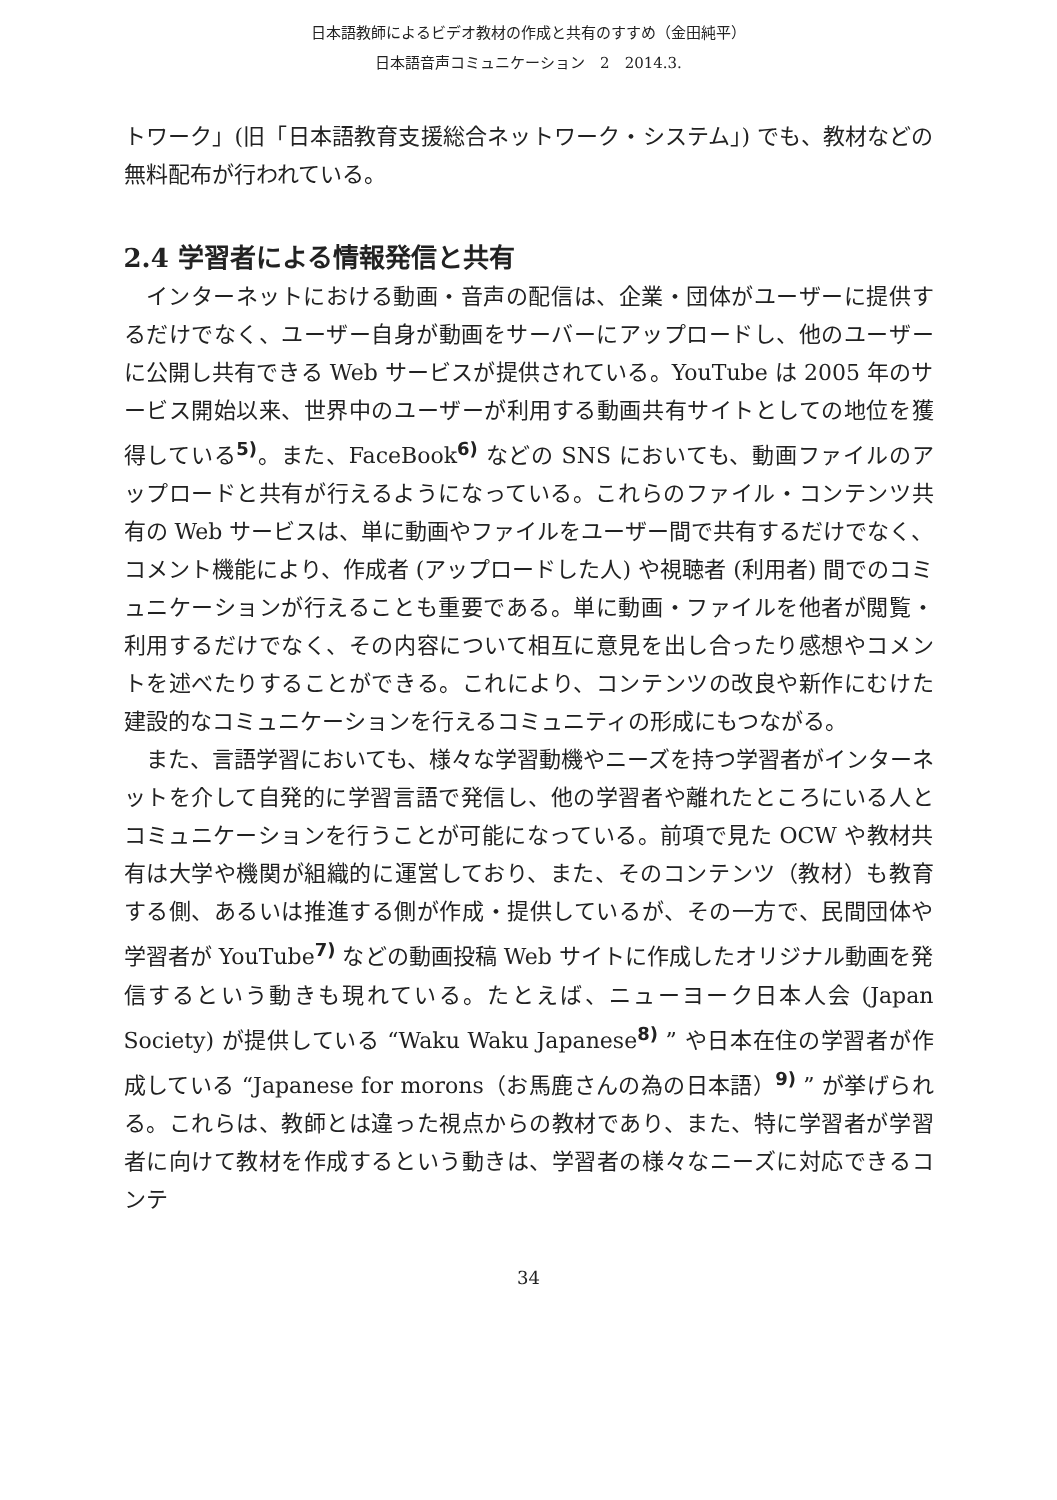日本語教師によるビデオ教材の作成と共有のすすめ（金田純平）
日本語音声コミュニケーション　2　2014.3.
トワーク」(旧「日本語教育支援総合ネットワーク・システム」) でも、教材などの無料配布が行われている。
2.4 学習者による情報発信と共有
インターネットにおける動画・音声の配信は、企業・団体がユーザーに提供するだけでなく、ユーザー自身が動画をサーバーにアップロードし、他のユーザーに公開し共有できる Web サービスが提供されている。YouTube は 2005 年のサービス開始以来、世界中のユーザーが利用する動画共有サイトとしての地位を獲得している<sup>5)</sup>。また、FaceBook<sup>6)</sup> などの SNS においても、動画ファイルのアップロードと共有が行えるようになっている。これらのファイル・コンテンツ共有の Web サービスは、単に動画やファイルをユーザー間で共有するだけでなく、コメント機能により、作成者 (アップロードした人) や視聴者 (利用者) 間でのコミュニケーションが行えることも重要である。単に動画・ファイルを他者が閲覧・利用するだけでなく、その内容について相互に意見を出し合ったり感想やコメントを述べたりすることができる。これにより、コンテンツの改良や新作にむけた建設的なコミュニケーションを行えるコミュニティの形成にもつながる。
また、言語学習においても、様々な学習動機やニーズを持つ学習者がインターネットを介して自発的に学習言語で発信し、他の学習者や離れたところにいる人とコミュニケーションを行うことが可能になっている。前項で見た OCW や教材共有は大学や機関が組織的に運営しており、また、そのコンテンツ（教材）も教育する側、あるいは推進する側が作成・提供しているが、その一方で、民間団体や学習者が YouTube<sup>7)</sup> などの動画投稿 Web サイトに作成したオリジナル動画を発信するという動きも現れている。たとえば、ニューヨーク日本人会 (Japan Society) が提供している “Waku Waku Japanese<sup>8)</sup> ” や日本在住の学習者が作成している “Japanese for morons（お馬鹿さんの為の日本語）<sup>9)</sup> ” が挙げられる。これらは、教師とは違った視点からの教材であり、また、特に学習者が学習者に向けて教材を作成するという動きは、学習者の様々なニーズに対応できるコンテ
34